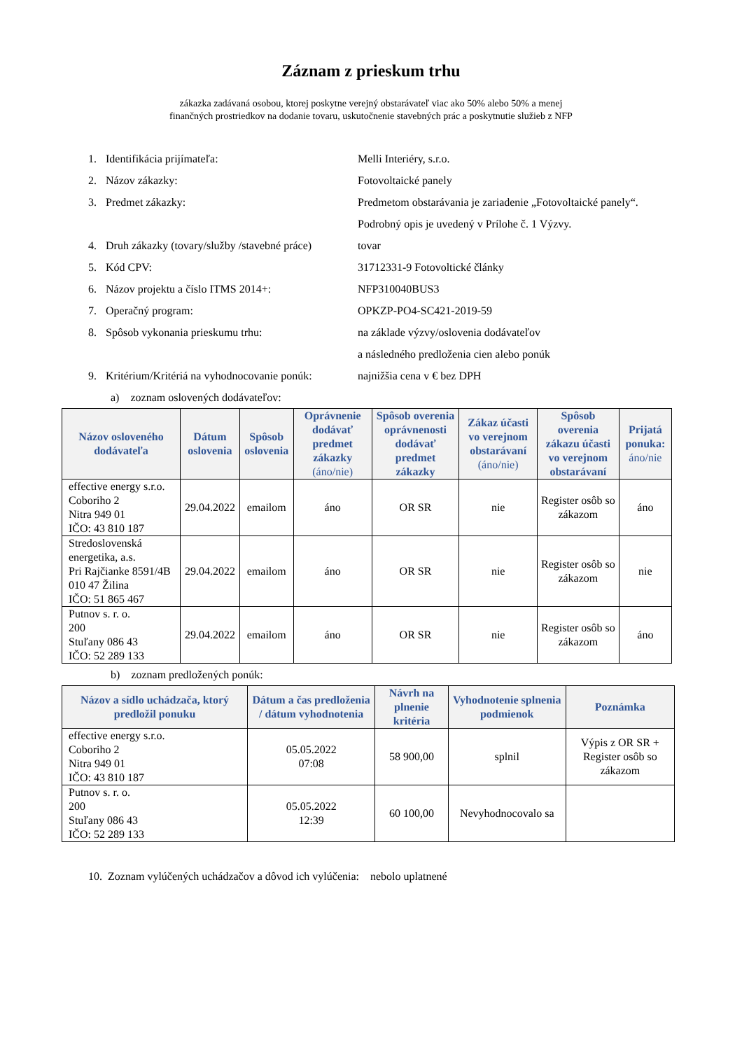Záznam z prieskum trhu
zákazka zadávaná osobou, ktorej poskytne verejný obstarávateľ viac ako 50% alebo 50% a menej
finančných prostriedkov na dodanie tovaru, uskutočnenie stavebných prác a poskytnutie služieb z NFP
1. Identifikácia prijímateľa: Melli Interiéry, s.r.o.
2. Názov zákazky: Fotovoltaické panely
3. Predmet zákazky: Predmetom obstarávania je zariadenie „Fotovoltaické panely“. Podrobný opis je uvedený v Prílohe č. 1 Výzvy.
4. Druh zákazky (tovary/služby /stavebné práce) tovar
5. Kód CPV: 31712331-9 Fotovoltické články
6. Názov projektu a číslo ITMS 2014+: NFP310040BUS3
7. Operačný program: OPKZP-PO4-SC421-2019-59
8. Spôsob vykonania prieskumu trhu: na základe výzvy/oslovenia dodávateľov
a následného predloženia cien alebo ponúk
9. Kritérium/Kritériá na vyhodnocovanie ponúk: najnižšia cena v € bez DPH
a) zoznam oslovených dodávateľov:
| Názov osloveného dodávateľa | Dátum oslovenia | Spôsob oslovenia | Oprávnenie dodávať predmet zákazky (áno/nie) | Spôsob overenia oprávnenosti dodávať predmet zákazky | Zákaz účasti vo verejnom obstarávaní (áno/nie) | Spôsob overenia zákazu účasti vo verejnom obstarávaní | Prijatá ponuka: áno/nie |
| --- | --- | --- | --- | --- | --- | --- | --- |
| effective energy s.r.o. Coboriho 2 Nitra 949 01 IČO: 43 810 187 | 29.04.2022 | emailom | áno | OR SR | nie | Register osôb so zákazom | áno |
| Stredoslovenská energetika, a.s. Pri Rajčianke 8591/4B 010 47 Žilina IČO: 51 865 467 | 29.04.2022 | emailom | áno | OR SR | nie | Register osôb so zákazom | nie |
| Putnov s. r. o. 200 Stuľany 086 43 IČO: 52 289 133 | 29.04.2022 | emailom | áno | OR SR | nie | Register osôb so zákazom | áno |
b) zoznam predložených ponúk:
| Názov a sídlo uchádzača, ktorý predložil ponuku | Dátum a čas predloženia / dátum vyhodnotenia | Návrh na plnenie kritéria | Vyhodnotenie splnenia podmienok | Poznámka |
| --- | --- | --- | --- | --- |
| effective energy s.r.o. Coboriho 2 Nitra 949 01 IČO: 43 810 187 | 05.05.2022 07:08 | 58 900,00 | splnil | Výpis z OR SR + Register osôb so zákazom |
| Putnov s. r. o. 200 Stuľany 086 43 IČO: 52 289 133 | 05.05.2022 12:39 | 60 100,00 | Nevyhodnocovalo sa | |
10. Zoznam vylúčených uchádzačov a dôvod ich vylúčenia: nebolo uplatnené